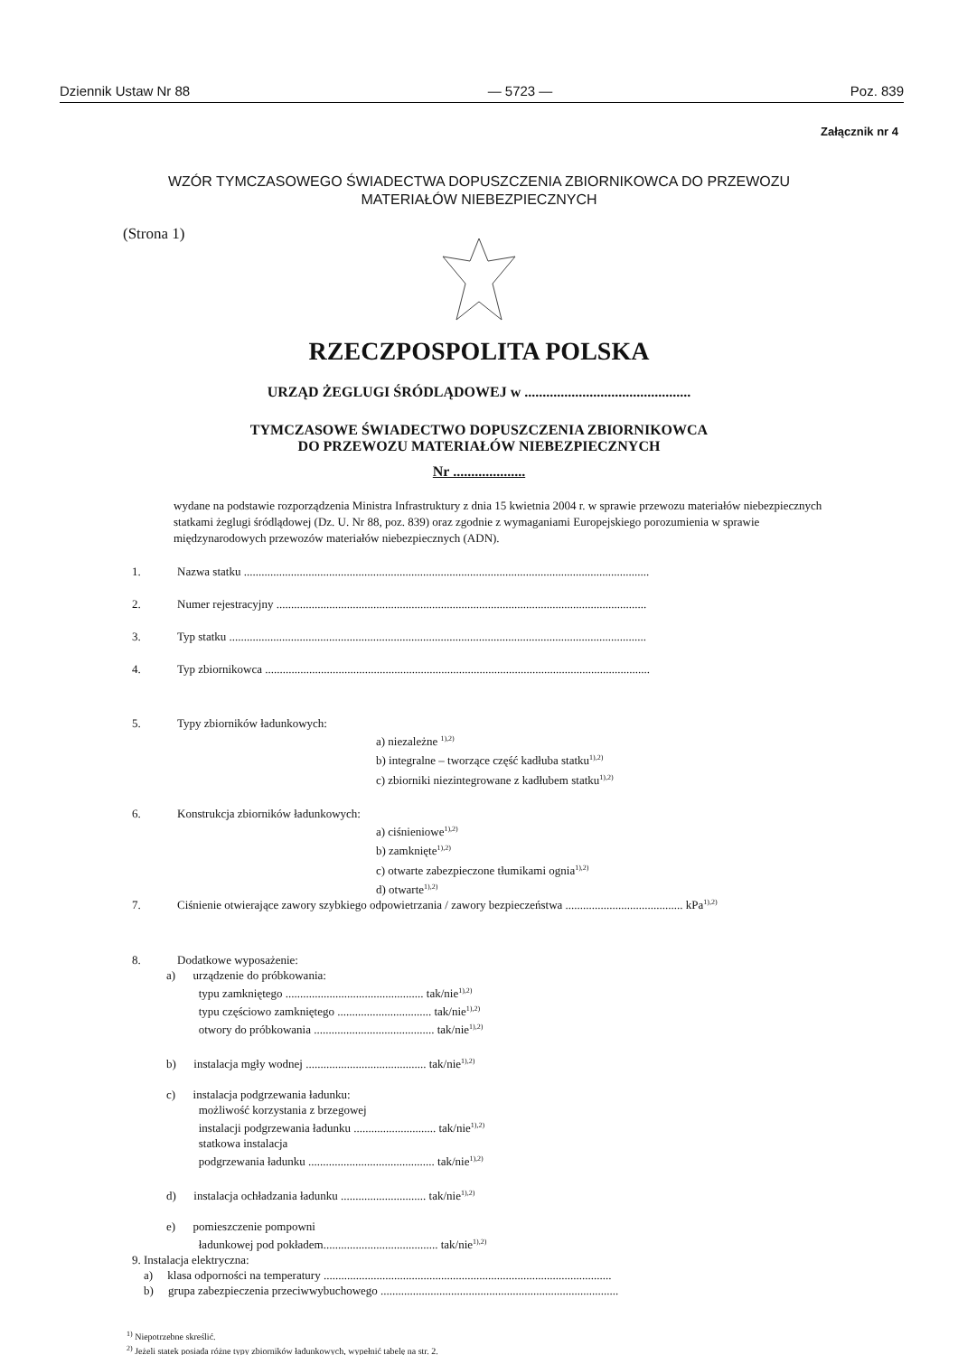Dziennik Ustaw Nr 88 — 5723 — Poz. 839
Załącznik nr 4
WZÓR TYMCZASOWEGO ŚWIADECTWA DOPUSZCZENIA ZBIORNIKOWCA DO PRZEWOZU
MATERIAŁÓW NIEBEZPIECZNYCH
(Strona 1)
RZECZPOSPOLITA POLSKA
URZĄD ŻEGLUGI ŚRÓDLĄDOWEJ w ..............................................
TYMCZASOWE ŚWIADECTWO DOPUSZCZENIA ZBIORNIKOWCA
DO PRZEWOZU MATERIAŁÓW NIEBEZPIECZNYCH
Nr ....................
wydane na podstawie rozporządzenia Ministra Infrastruktury z dnia 15 kwietnia 2004 r. w sprawie przewozu materiałów niebezpiecznych statkami żeglugi śródlądowej (Dz. U. Nr 88, poz. 839) oraz zgodnie z wymaganiami Europejskiego porozumienia w sprawie międzynarodowych przewozów materiałów niebezpiecznych (ADN).
1. Nazwa statku ..........................................................................................................................................
2. Numer rejestracyjny ..............................................................................................................................
3. Typ statku ..............................................................................................................................................
4. Typ zbiornikowca ...................................................................................................................................
5. Typy zbiorników ładunkowych:
a) niezależne <sup>1),2)</sup>
b) integralne – tworzące część kadłuba statku<sup>1),2)</sup>
c) zbiorniki niezintegrowane z kadłubem statku<sup>1),2)</sup>
6. Konstrukcja zbiorników ładunkowych:
a) ciśnieniowe<sup>1),2)</sup>
b) zamknięte<sup>1),2)</sup>
c) otwarte zabezpieczone tłumikami ognia<sup>1),2)</sup>
d) otwarte<sup>1),2)</sup>
7. Ciśnienie otwierające zawory szybkiego odpowietrzania / zawory bezpieczeństwa ........................................ kPa<sup>1),2)</sup>
8. Dodatkowe wyposażenie:
a) urządzenie do próbkowania:
typu zamkniętego ............................................... tak/nie<sup>1),2)</sup>
typu częściowo zamkniętego ................................ tak/nie<sup>1),2)</sup>
otwory do próbkowania ......................................... tak/nie<sup>1),2)</sup>
b) instalacja mgły wodnej ......................................... tak/nie<sup>1),2)</sup>
c) instalacja podgrzewania ładunku:
możliwość korzystania z brzegowej
instalacji podgrzewania ładunku ............................ tak/nie<sup>1),2)</sup>
statkowa instalacja
podgrzewania ładunku ........................................... tak/nie<sup>1),2)</sup>
d) instalacja ochładzania ładunku ............................. tak/nie<sup>1),2)</sup>
e) pomieszczenie pompowni
ładunkowej pod pokładem....................................... tak/nie<sup>1),2)</sup>
9. Instalacja elektryczna:
a) klasa odporności na temperatury ..................................................................................................
b) grupa zabezpieczenia przeciwwybuchowego .................................................................................
<sup>1)</sup> Niepotrzebne skreślić.
<sup>2)</sup> Jeżeli statek posiada różne typy zbiorników ładunkowych, wypełnić tabelę na str. 2.